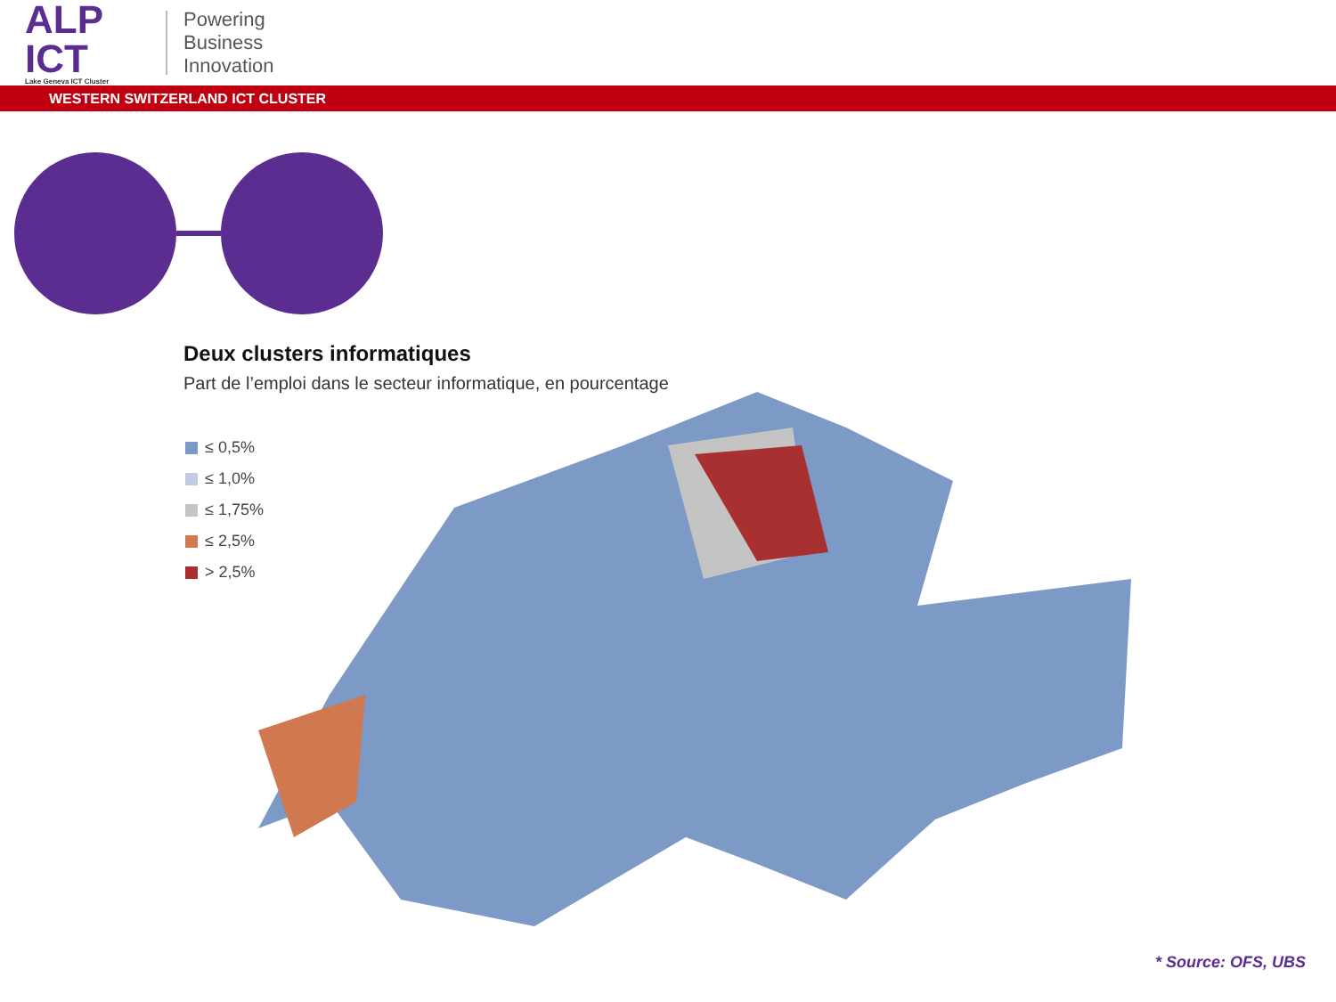ALP ICT
Lake Geneva ICT Cluster
Powering
Business
Innovation
WESTERN SWITZERLAND ICT CLUSTER
Deux clusters informatiques
Part de l’emploi dans le secteur informatique, en pourcentage
≤ 0,5%
≤ 1,0%
≤ 1,75%
≤ 2,5%
> 2,5%
* Source: OFS, UBS